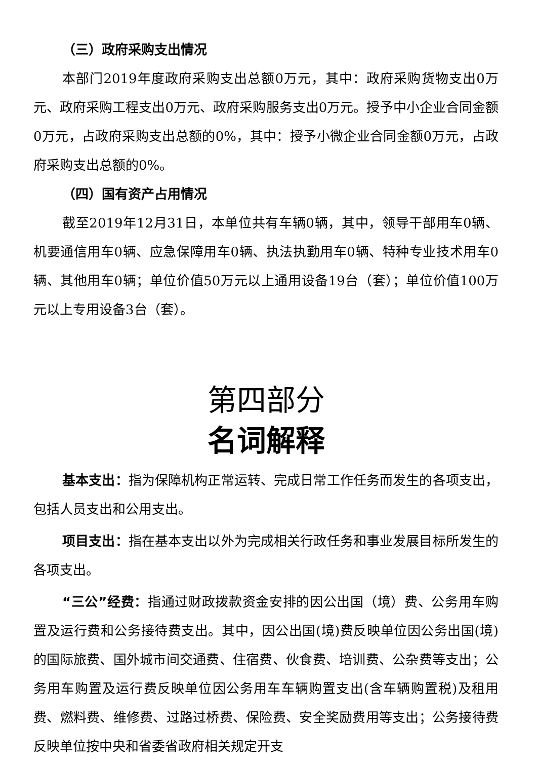（三）政府采购支出情况
本部门2019年度政府采购支出总额0万元，其中：政府采购货物支出0万元、政府采购工程支出0万元、政府采购服务支出0万元。授予中小企业合同金额0万元，占政府采购支出总额的0%，其中：授予小微企业合同金额0万元，占政府采购支出总额的0%。
（四）国有资产占用情况
截至2019年12月31日，本单位共有车辆0辆，其中，领导干部用车0辆、机要通信用车0辆、应急保障用车0辆、执法执勤用车0辆、特种专业技术用车0辆、其他用车0辆；单位价值50万元以上通用设备19台（套）；单位价值100万元以上专用设备3台（套）。
第四部分
名词解释
基本支出：指为保障机构正常运转、完成日常工作任务而发生的各项支出，包括人员支出和公用支出。
项目支出：指在基本支出以外为完成相关行政任务和事业发展目标所发生的各项支出。
“三公”经费：指通过财政拨款资金安排的因公出国（境）费、公务用车购置及运行费和公务接待费支出。其中，因公出国(境)费反映单位因公务出国(境)的国际旅费、国外城市间交通费、住宿费、伙食费、培训费、公杂费等支出；公务用车购置及运行费反映单位因公务用车车辆购置支出(含车辆购置税)及租用费、燃料费、维修费、过路过桥费、保险费、安全奖励费用等支出；公务接待费反映单位按中央和省委省政府相关规定开支